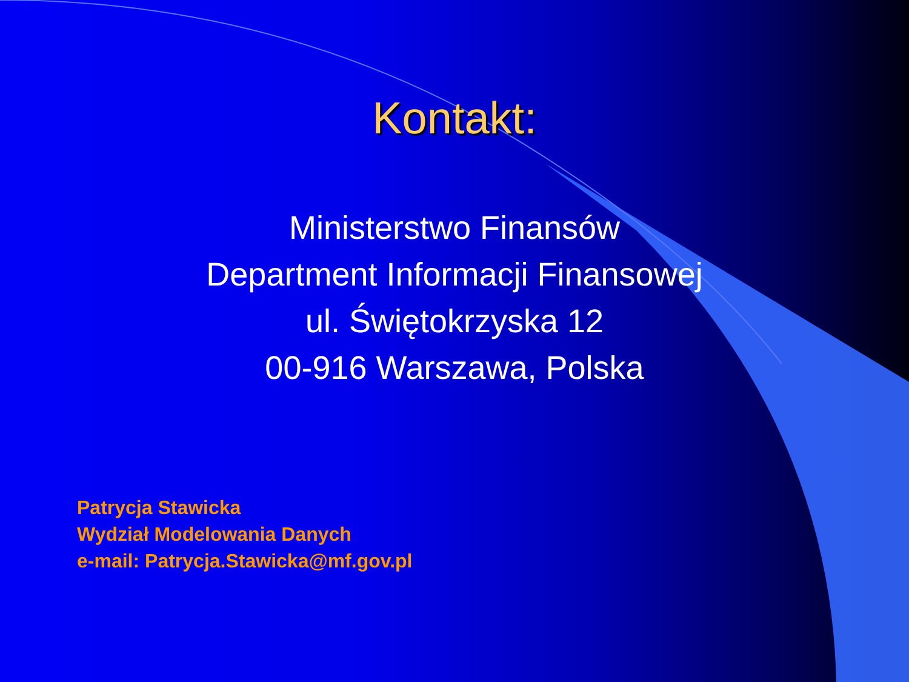Kontakt:
Ministerstwo Finansów
Department Informacji Finansowej
ul. Świętokrzyska 12
00-916 Warszawa, Polska
Patrycja Stawicka
Wydział Modelowania Danych
e-mail: Patrycja.Stawicka@mf.gov.pl